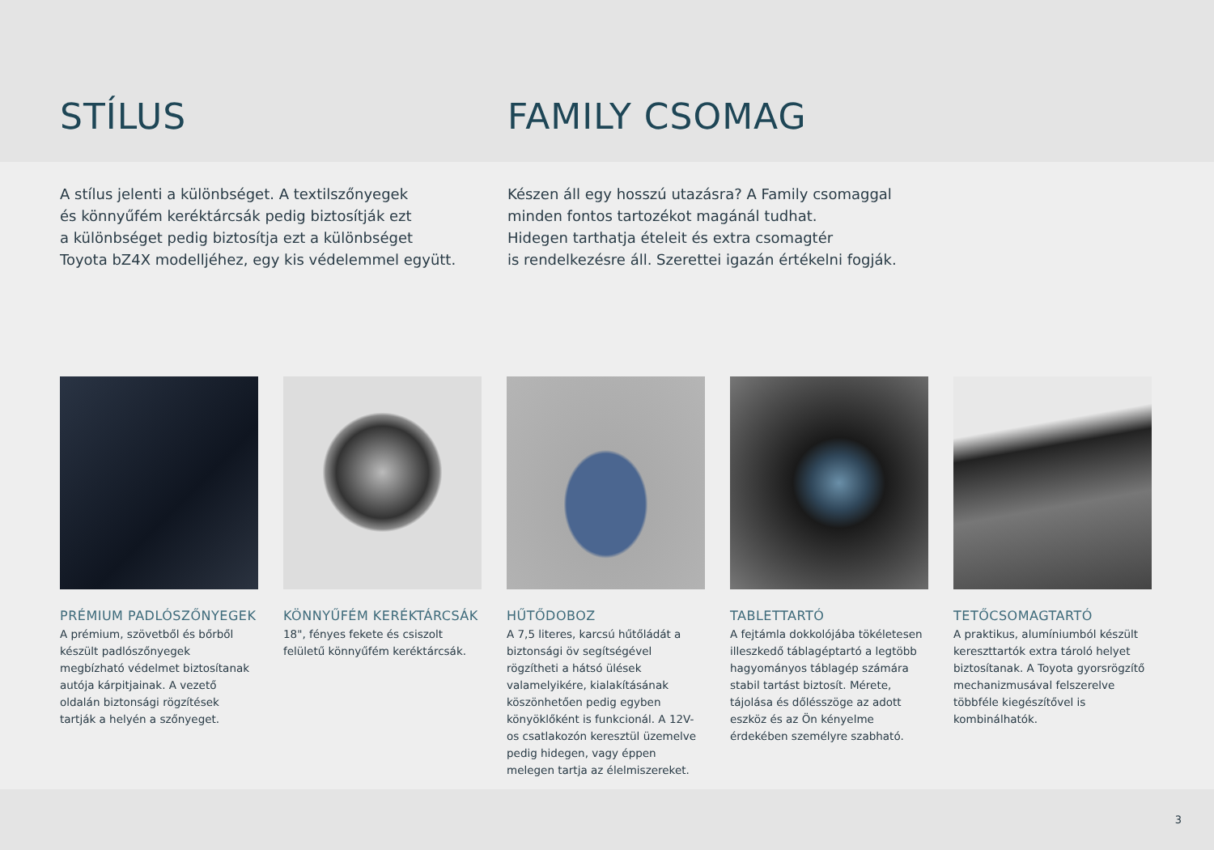STÍLUS FAMILY CSOMAG
A stílus jelenti a különbséget. A textilszőnyegek
és könnyűfém keréktárcsák pedig biztosítják ezt
a különbséget pedig biztosítja ezt a különbséget
Toyota bZ4X modelljéhez, egy kis védelemmel együtt.
Készen áll egy hosszú utazásra? A Family csomaggal
minden fontos tartozékot magánál tudhat.
Hidegen tarthatja ételeit és extra csomagtér
is rendelkezésre áll. Szerettei igazán értékelni fogják.
PRÉMIUM PADLÓSZŐNYEGEK
A prémium, szövetből és bőrből készült padlószőnyegek megbízható védelmet biztosítanak autója kárpitjainak. A vezető oldalán biztonsági rögzítések tartják a helyén a szőnyeget.
KÖNNYŰFÉM KERÉKTÁRCSÁK
18", fényes fekete és csiszolt felületű könnyűfém keréktárcsák.
HŰTŐDOBOZ
A 7,5 literes, karcsú hűtőládát a biztonsági öv segítségével rögzítheti a hátsó ülések valamelyikére, kialakításának köszönhetően pedig egyben könyöklőként is funkcionál. A 12V-os csatlakozón keresztül üzemelve pedig hidegen, vagy éppen melegen tartja az élelmiszereket.
TABLETTARTÓ
A fejtámla dokkolójába tökéletesen illeszkedő táblagéptartó a legtöbb hagyományos táblagép számára stabil tartást biztosít. Mérete, tájolása és dőlésszöge az adott eszköz és az Ön kényelme érdekében személyre szabható.
TETŐCSOMAGTARTÓ
A praktikus, alumíniumból készült kereszttartók extra tároló helyet biztosítanak. A Toyota gyorsrögzítő mechanizmusával felszerelve többféle kiegészítővel is kombinálhatók.
3